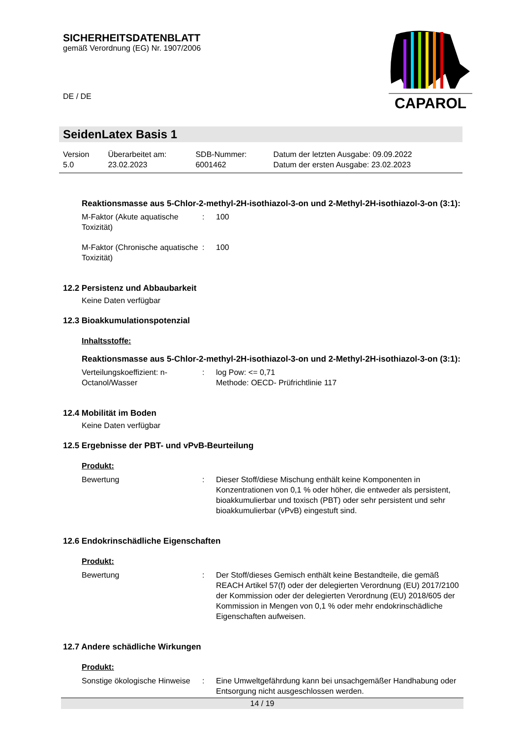SICHERHEITSDATENBLATT
gemäß Verordnung (EG) Nr. 1907/2006
DE / DE
CAPAROL
SeidenLatex Basis 1
| Version 5.0 | Überarbeitet am: 23.02.2023 | SDB-Nummer: 6001462 | Datum der letzten Ausgabe: 09.09.2022 Datum der ersten Ausgabe: 23.02.2023 |
Reaktionsmasse aus 5-Chlor-2-methyl-2H-isothiazol-3-on und 2-Methyl-2H-isothiazol-3-on (3:1):
| M-Faktor (Akute aquatische Toxizität) | : | 100 |
| M-Faktor (Chronische aquatische Toxizität) | : | 100 |
12.2 Persistenz und Abbaubarkeit
Keine Daten verfügbar
12.3 Bioakkumulationspotenzial
Inhaltsstoffe:
Reaktionsmasse aus 5-Chlor-2-methyl-2H-isothiazol-3-on und 2-Methyl-2H-isothiazol-3-on (3:1):
| Verteilungskoeffizient: n-Octanol/Wasser | : | log Pow: <= 0,71 Methode: OECD- Prüfrichtlinie 117 |
12.4 Mobilität im Boden
Keine Daten verfügbar
12.5 Ergebnisse der PBT- und vPvB-Beurteilung
Produkt:
| Bewertung | : | Dieser Stoff/diese Mischung enthält keine Komponenten in Konzentrationen von 0,1 % oder höher, die entweder als persistent, bioakkumulierbar und toxisch (PBT) oder sehr persistent und sehr bioakkumulierbar (vPvB) eingestuft sind. |
12.6 Endokrinschädliche Eigenschaften
Produkt:
| Bewertung | : | Der Stoff/dieses Gemisch enthält keine Bestandteile, die gemäß REACH Artikel 57(f) oder der delegierten Verordnung (EU) 2017/2100 der Kommission oder der delegierten Verordnung (EU) 2018/605 der Kommission in Mengen von 0,1 % oder mehr endokrinschädliche Eigenschaften aufweisen. |
12.7 Andere schädliche Wirkungen
Produkt:
| Sonstige ökologische Hinweise | : | Eine Umweltgefährdung kann bei unsachgemäßer Handhabung oder Entsorgung nicht ausgeschlossen werden. |
14 / 19